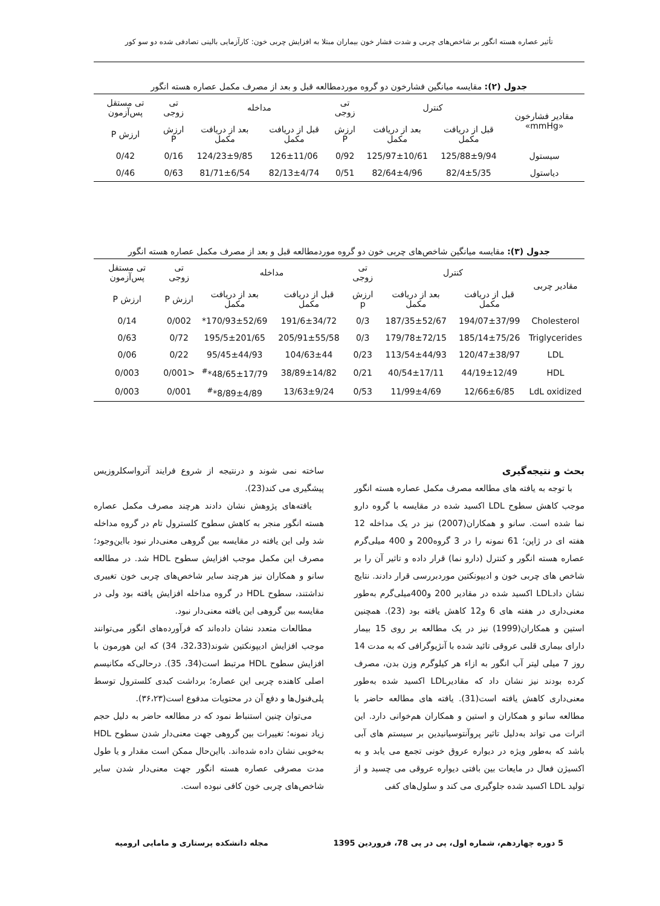تأثیر عصاره هسته انگور بر شاخص‌های چربی و شدت فشار خون بیماران مبتلا به افزایش چربی خون: کارآزمایی بالینی تصادفی شده دو سو کور
جدول (۲): مقایسه میانگین فشارخون دو گروه موردمطالعه قبل و بعد از مصرف مکمل عصاره هسته انگور
| مقادیر فشارخون «mmHg» | کنترل | | تی زوجی | مداخله | | تی زوجی | تی مستقل پس‌آزمون |
| --- | --- | --- | --- | --- | --- | --- | --- |
| | قبل از دریافت مکمل | بعد از دریافت مکمل | ارزش P | قبل از دریافت مکمل | بعد از دریافت مکمل | ارزش P | ارزش P |
| سیستول | 125/88±9/94 | 125/97±10/61 | 0/92 | 126±11/06 | 124/23±9/85 | 0/16 | 0/42 |
| دیاستول | 82/4±5/35 | 82/64±4/96 | 0/51 | 82/13±4/74 | 81/71±6/54 | 0/63 | 0/46 |
جدول (۳): مقایسه میانگین شاخص‌های چربی خون دو گروه موردمطالعه قبل و بعد از مصرف مکمل عصاره هسته انگور
| مقادیر چربی | کنترل | | تی زوجی | مداخله | | تی زوجی | تی مستقل پس‌آزمون |
| --- | --- | --- | --- | --- | --- | --- | --- |
| | قبل از دریافت مکمل | بعد از دریافت مکمل | ارزش p | قبل از دریافت مکمل | بعد از دریافت مکمل | ارزش P | ارزش P |
| Cholesterol | 194/07±37/99 | 187/35±52/67 | 0/3 | 191/6±34/72 | 170/93±52/69* | 0/002 | 0/14 |
| Triglycerides | 185/14±75/26 | 179/78±72/15 | 0/3 | 205/91±55/58 | 195/5±201/65 | 0/72 | 0/63 |
| LDL | 120/47±38/97 | 113/54±44/93 | 0/23 | 104/63±44 | 95/45±44/93 | 0/22 | 0/06 |
| HDL | 44/19±12/49 | 40/54±17/11 | 0/21 | 38/89±14/82 | 48/65±17/79*<sup>#</sup> | <0/001 | 0/003 |
| LdL oxidized | 12/66±6/85 | 11/99±4/69 | 0/53 | 13/63±9/24 | 8/89±4/89*<sup>#</sup> | 0/001 | 0/003 |
بحث و نتیجه‌گیری
با توجه به یافته های مطالعه مصرف مکمل عصاره هسته انگور موجب کاهش سطوح LDL اکسید شده در مقایسه با گروه دارو نما شده است. سانو و همکاران(2007) نیز در یک مداخله 12 هفته ای در ژاپن؛ 61 نمونه را در 3 گروه200 و 400 میلی‌گرم عصاره هسته انگور و کنترل (دارو نما) قرار داده و تاثیر آن را بر شاخص های چربی خون و ادیپونکتین موردبررسی قرار دادند. نتایج نشان دادLDL اکسید شده در مقادیر 200 و400میلی‌گرم به‌طور معنی‌داری در هفته های 6 و12 کاهش یافته بود (23). همچنین استین و همکاران(1999) نیز در یک مطالعه بر روی 15 بیمار دارای بیماری قلبی عروقی تائید شده با آنژیوگرافی که به مدت 14 روز 7 میلی لیتر آب انگور به ازاء هر کیلوگرم وزن بدن، مصرف کرده بودند نیز نشان داد که مقادیرLDL اکسید شده به‌طور معنی‌داری کاهش یافته است(31). یافته های مطالعه حاضر با مطالعه سانو و همکاران و استین و همکاران هم‌خوانی دارد. این اثرات می تواند به‌دلیل تاثیر پروآنتوسیانیدین بر سیستم های آبی باشد که به‌طور ویژه در دیواره عروق خونی تجمع می یابد و به اکسیژن فعال در مایعات بین بافتی دیواره عروقی می چسبد و از تولید LDL اکسید شده جلوگیری می کند و سلول‌های کفی
ساخته نمی شوند و درنتیجه از شروع فرایند آترواسکلروزیس پیشگیری می کند(23).
یافته‌های پژوهش نشان دادند هرچند مصرف مکمل عصاره هسته انگور منجر به کاهش سطوح کلسترول تام در گروه مداخله شد ولی این یافته در مقایسه بین گروهی معنی‌دار نبود بااین‌وجود؛ مصرف این مکمل موجب افزایش سطوح HDL شد. در مطالعه سانو و همکاران نیز هرچند سایر شاخص‌های چربی خون تغییری نداشتند، سطوح HDL در گروه مداخله افزایش یافته بود ولی در مقایسه بین گروهی این یافته معنی‌دار نبود.
مطالعات متعدد نشان داده‌اند که فرآورده‌های انگور می‌توانند موجب افزایش ادیپونکتین شوند(32،33، 34) که این هورمون با افزایش سطوح HDL مرتبط است(34، 35). درحالی‌که مکانیسم اصلی کاهنده چربی این عصاره؛ برداشت کبدی کلسترول توسط پلی‌فنول‌ها و دفع آن در محتویات مدفوع است(۳۶،۲۳).
می‌توان چنین استنباط نمود که در مطالعه حاضر به دلیل حجم زیاد نمونه؛ تغییرات بین گروهی جهت معنی‌دار شدن سطوح HDL به‌خوبی نشان داده شده‌اند. بااین‌حال ممکن است مقدار و یا طول مدت مصرفی عصاره هسته انگور جهت معنی‌دار شدن سایر شاخص‌های چربی خون کافی نبوده است.
5 دوره چهاردهم، شماره اول، پی در پی 78، فروردین 1395 مجله دانشکده پرستاری و مامایی ارومیه